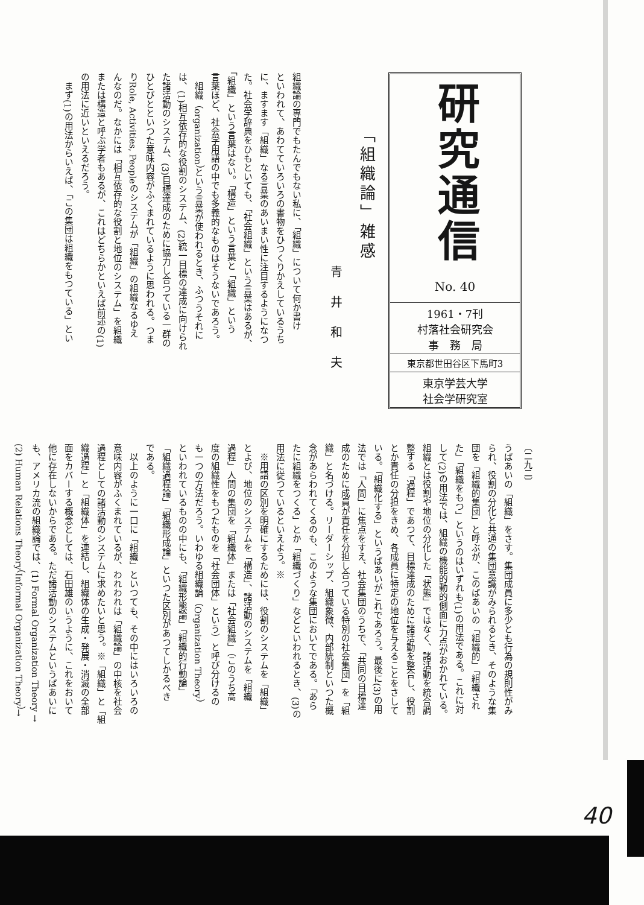研究通信
No. 40
1961・7刊
村落社会研究会
事　務　局
東京都世田谷区下馬町3
東京学芸大学
社会学研究室
「組織論」雑感
青井和夫
組織論の専門でもたんでもない私に、「組織」について何か書け
といわれて、あわてていろいろの書物をひつくりかえしているうち
に、ますます「組織」なる言葉のあいまい性に注目するようになつ
た。社会学辞典をひもといても、「社会組織」という言葉はあるが、
「組織」という言葉はない。「構造」という言葉と「組織」という
言葉ほど、社会学用語の中でも多義的なものはそうないであろう。
　組織（organization）という言葉が使われるとき、ふつうそれに
は、(1)相互依存的な役割のシステム、(2)統一目標の達成に向けられ
た諸活動のシステム、(3)目標達成のために協力し合つている一群の
ひとびとといつた意味内容がふくまれているように思われる。つま
りRole, Activities, Peopleのシステムが「組織」の組織なるゆえ
んなのだ。なかには「相互依存的な役割と地位のシステム」を組織
または構造と呼ぶ学者もあるが、これはどちらかといえば前述の(1)
の用法に近いといえるだろう。
　まず(1)の用法からいえば、「この集団は組織をもつている」とい
〔二九二〕
うばあいの「組織」をさす。集団成員に多少とも行為の規則性がみ
られ、役割の分化と共通の集団意識がみられるとき、そのような集
団を「組織的集団」と呼ぶが、このばあいの「組織的」「組織され
た」「組織をもつ」というのはいずれも(1)の用法である。これに対
して(2)の用法では、組織の機能的動的側面に力点がおかれている。
組織とは役割や地位の分化した「状態」ではなく、諸活動を統合調
整する「過程」であつて、目標達成のために諸活動を整合し、役割
とか責任の分担をきめ、各成員に特定の地位を与えることをさして
いる。「組織化する」というばあいがこれであろう。最後に(3)の用
法では「人間」に焦点をすえ、社会集団のうちで、「共同の目標達
成のために成員が責任を分担し合つている特別の社会集団」を「組
織」と名づける。リーダーシップ、組織象徴、内部統制といつた概
念があらわれてくるのも、このような集団においてである。「あら
たに組織をつくる」とか「組織づくり」などといわれるとき、(3)の
用法に従つているといえよう。※
　※用語の区別を明確にするためには、役割のシステムを「組織」
とよび、地位のシステムを「構造」、諸活動のシステムを「組織
過程」人間の集団を「組織体」または「社会組織」（このうち高
度の組織性をもつたものを「社会団体」という）と呼び分けるの
も一つの方法だろう。いわゆる組織論（Organization Theory）
といわれているものの中にも、「組織形態論」「組織的行動論」
「組織過程論」「組織形成論」といつた区別があつてしかるべき
である。
　以上のように一口に「組織」といつても、その中にはいろいろの
意味内容がふくまれているが、われわれは「組織論」の中核を社会
過程としての諸活動のシステムに求めたいと思う。※「組織」と「組
織過程」と「組織体」を連結し、組織体の生成・発展・消滅の全部
面をカバーする概念としては、石田雄のいうように、これをおいて
他に存在しないからである。ただ諸活動のシステムというばあいに
も、アメリカ流の組織論では、(1) Formal Organization Theory →
(2) Human Relations Theory（Informal Organization Theory）→
40